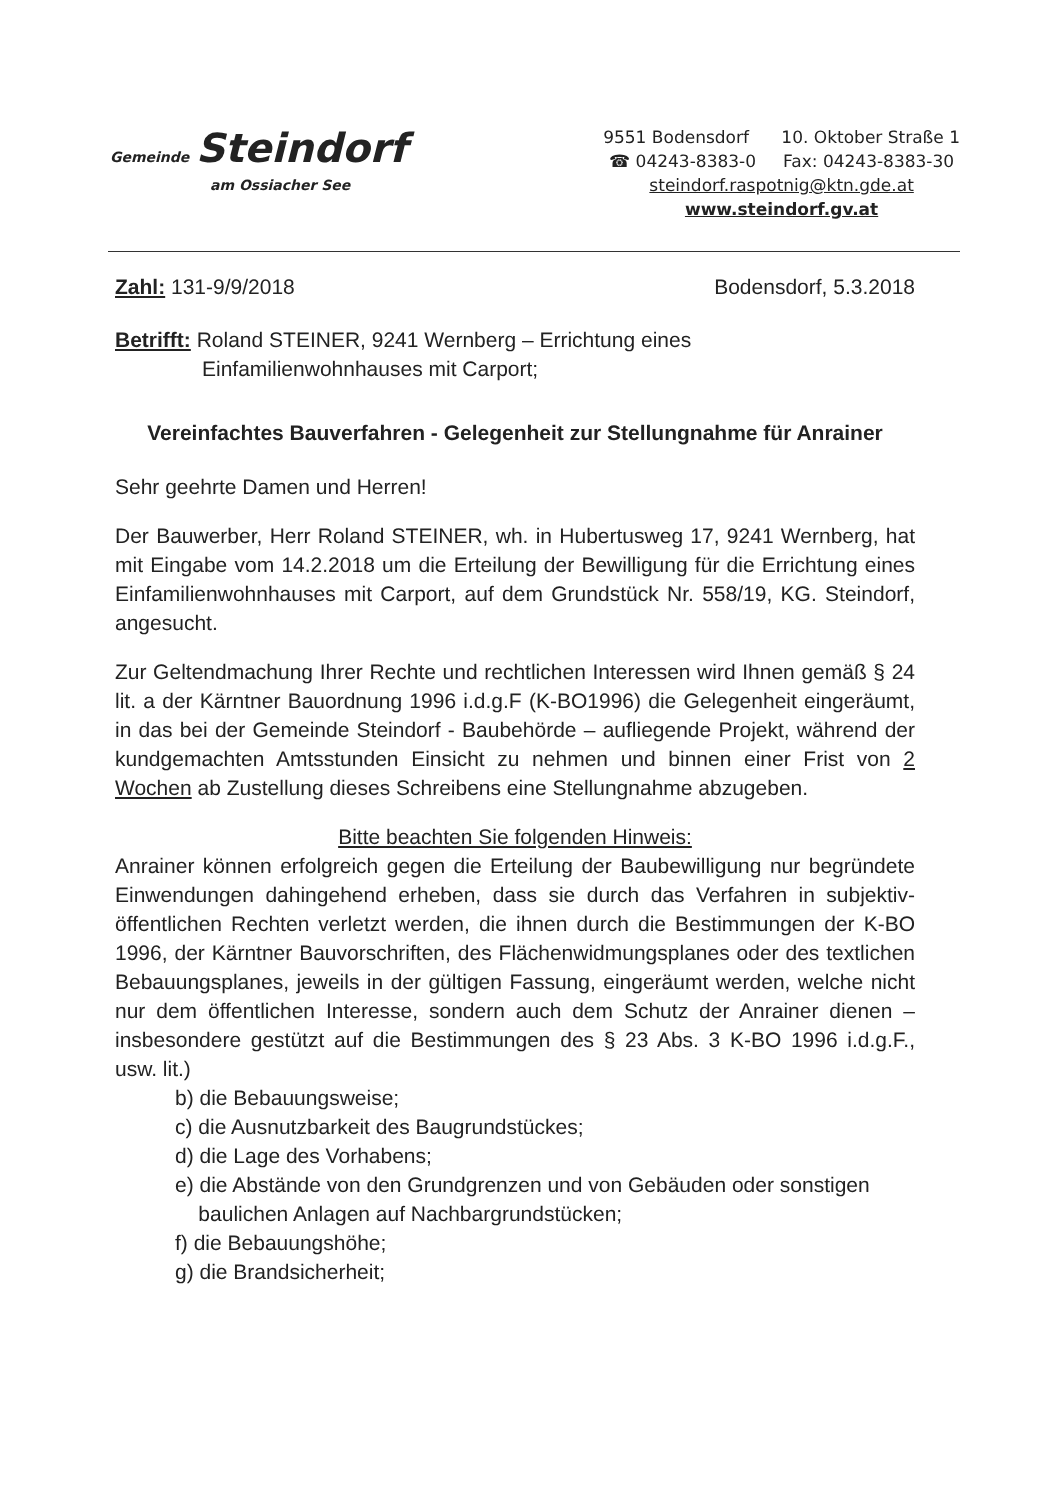Gemeinde Steindorf
am Ossiacher See
9551 Bodensdorf 10. Oktober Straße 1
☎ 04243-8383-0 Fax: 04243-8383-30
steindorf.raspotnig@ktn.gde.at
www.steindorf.gv.at
Zahl: 131-9/9/2018 Bodensdorf, 5.3.2018
Betrifft: Roland STEINER, 9241 Wernberg – Errichtung eines
Einfamilienwohnhauses mit Carport;
Vereinfachtes Bauverfahren - Gelegenheit zur Stellungnahme für Anrainer
Sehr geehrte Damen und Herren!
Der Bauwerber, Herr Roland STEINER, wh. in Hubertusweg 17, 9241 Wernberg, hat mit Eingabe vom 14.2.2018 um die Erteilung der Bewilligung für die Errichtung eines Einfamilienwohnhauses mit Carport, auf dem Grundstück Nr. 558/19, KG. Steindorf, angesucht.
Zur Geltendmachung Ihrer Rechte und rechtlichen Interessen wird Ihnen gemäß § 24 lit. a der Kärntner Bauordnung 1996 i.d.g.F (K-BO1996) die Gelegenheit eingeräumt, in das bei der Gemeinde Steindorf - Baubehörde – aufliegende Projekt, während der kundgemachten Amtsstunden Einsicht zu nehmen und binnen einer Frist von 2 Wochen ab Zustellung dieses Schreibens eine Stellungnahme abzugeben.
Bitte beachten Sie folgenden Hinweis:
Anrainer können erfolgreich gegen die Erteilung der Baubewilligung nur begründete Einwendungen dahingehend erheben, dass sie durch das Verfahren in subjektiv-öffentlichen Rechten verletzt werden, die ihnen durch die Bestimmungen der K-BO 1996, der Kärntner Bauvorschriften, des Flächenwidmungsplanes oder des textlichen Bebauungsplanes, jeweils in der gültigen Fassung, eingeräumt werden, welche nicht nur dem öffentlichen Interesse, sondern auch dem Schutz der Anrainer dienen – insbesondere gestützt auf die Bestimmungen des § 23 Abs. 3 K-BO 1996 i.d.g.F., usw. lit.)
b) die Bebauungsweise;
c) die Ausnutzbarkeit des Baugrundstückes;
d) die Lage des Vorhabens;
e) die Abstände von den Grundgrenzen und von Gebäuden oder sonstigen
baulichen Anlagen auf Nachbargrundstücken;
f) die Bebauungshöhe;
g) die Brandsicherheit;